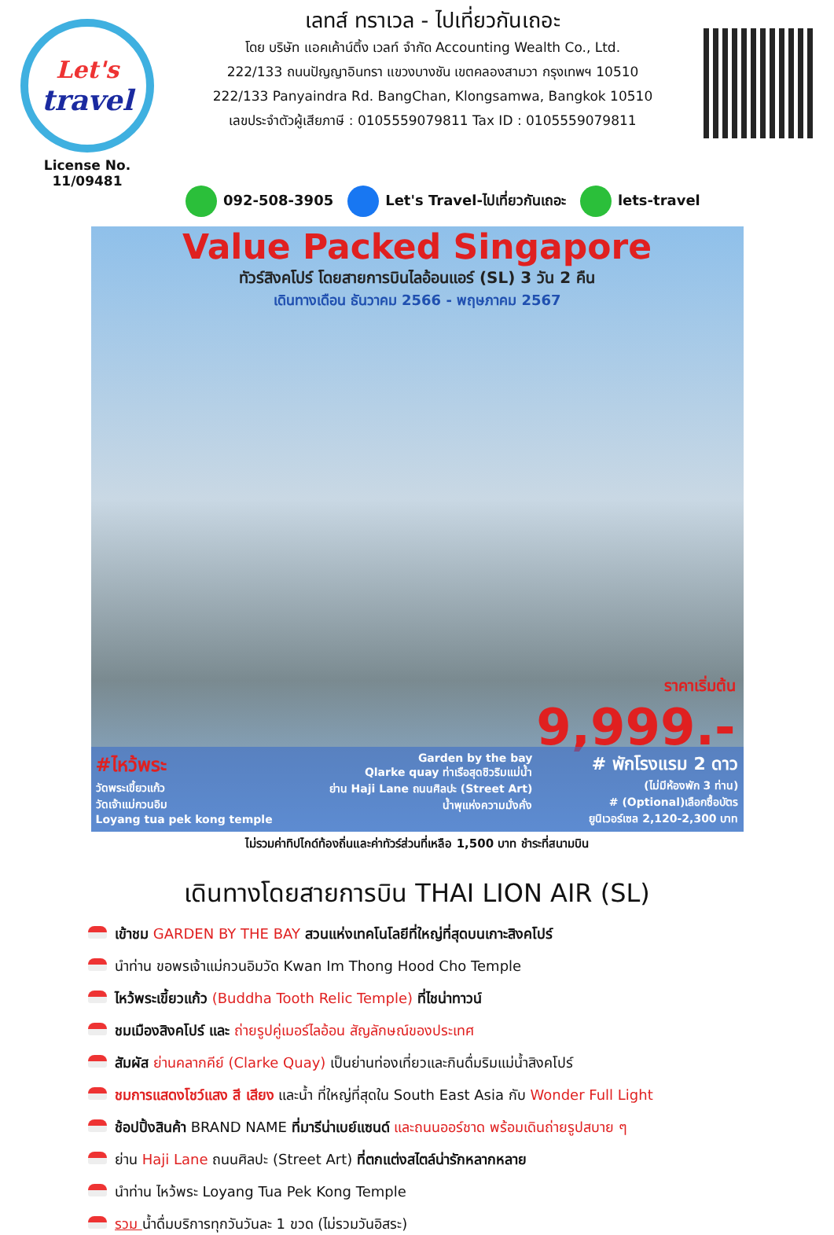Let's
travel
License No. 11/09481
เลทส์ ทราเวล - ไปเที่ยวกันเถอะ
โดย บริษัท แอคเค้าน์ติ้ง เวลท์ จำกัด Accounting Wealth Co., Ltd.
222/133 ถนนปัญญาอินทรา แขวงบางชัน เขตคลองสามวา กรุงเทพฯ 10510
222/133 Panyaindra Rd. BangChan, Klongsamwa, Bangkok 10510
เลขประจำตัวผู้เสียภาษี : 0105559079811 Tax ID : 0105559079811
092-508-3905 Let's Travel-ไปเที่ยวกันเถอะ lets-travel
Value Packed Singapore
ทัวร์สิงคโปร์ โดยสายการบินไลอ้อนแอร์ (SL) 3 วัน 2 คืน
เดินทางเดือน ธันวาคม 2566 - พฤษภาคม 2567
ราคาเริ่มต้น
9,999.-
#ไหว้พระ
วัดพระเขี้ยวแก้ว
วัดเจ้าแม่กวนอิม
Loyang tua pek kong temple
Garden by the bay
Qlarke quay ท่าเรือสุดชิวริมแม่น้ำ
ย่าน Haji Lane ถนนศิลปะ (Street Art)
น้ำพุแห่งความมั่งคั่ง
# พักโรงแรม 2 ดาว
(ไม่มีห้องพัก 3 ท่าน)
# (Optional)เลือกซื้อบัตร
ยูนิเวอร์เซล 2,120-2,300 บาท
ไม่รวมค่าทิปไกด์ท้องถิ่นและค่าทัวร์ส่วนที่เหลือ 1,500 บาท ชำระที่สนามบิน
เดินทางโดยสายการบิน THAI LION AIR (SL)
เข้าชม GARDEN BY THE BAY สวนแห่งเทคโนโลยีที่ใหญ่ที่สุดบนเกาะสิงคโปร์
นำท่าน ขอพรเจ้าแม่กวนอิมวัด Kwan Im Thong Hood Cho Temple
ไหว้พระเขี้ยวแก้ว (Buddha Tooth Relic Temple) ที่ไชน่าทาวน์
ชมเมืองสิงคโปร์ และ ถ่ายรูปคู่เมอร์ไลอ้อน สัญลักษณ์ของประเทศ
สัมผัส ย่านคลากคีย์ (Clarke Quay) เป็นย่านท่องเที่ยวและกินดื่มริมแม่น้ำสิงคโปร์
ชมการแสดงโชว์แสง สี เสียง และน้ำ ที่ใหญ่ที่สุดใน South East Asia กับ Wonder Full Light
ช้อปปิ้งสินค้า BRAND NAME ที่มารีน่าเบย์แซนด์ และถนนออร์ชาด พร้อมเดินถ่ายรูปสบาย ๆ
ย่าน Haji Lane ถนนศิลปะ (Street Art) ที่ตกแต่งสไตล์น่ารักหลากหลาย
นำท่าน ไหว้พระ Loyang Tua Pek Kong Temple
รวม น้ำดื่มบริการทุกวันวันละ 1 ขวด (ไม่รวมวันอิสระ)